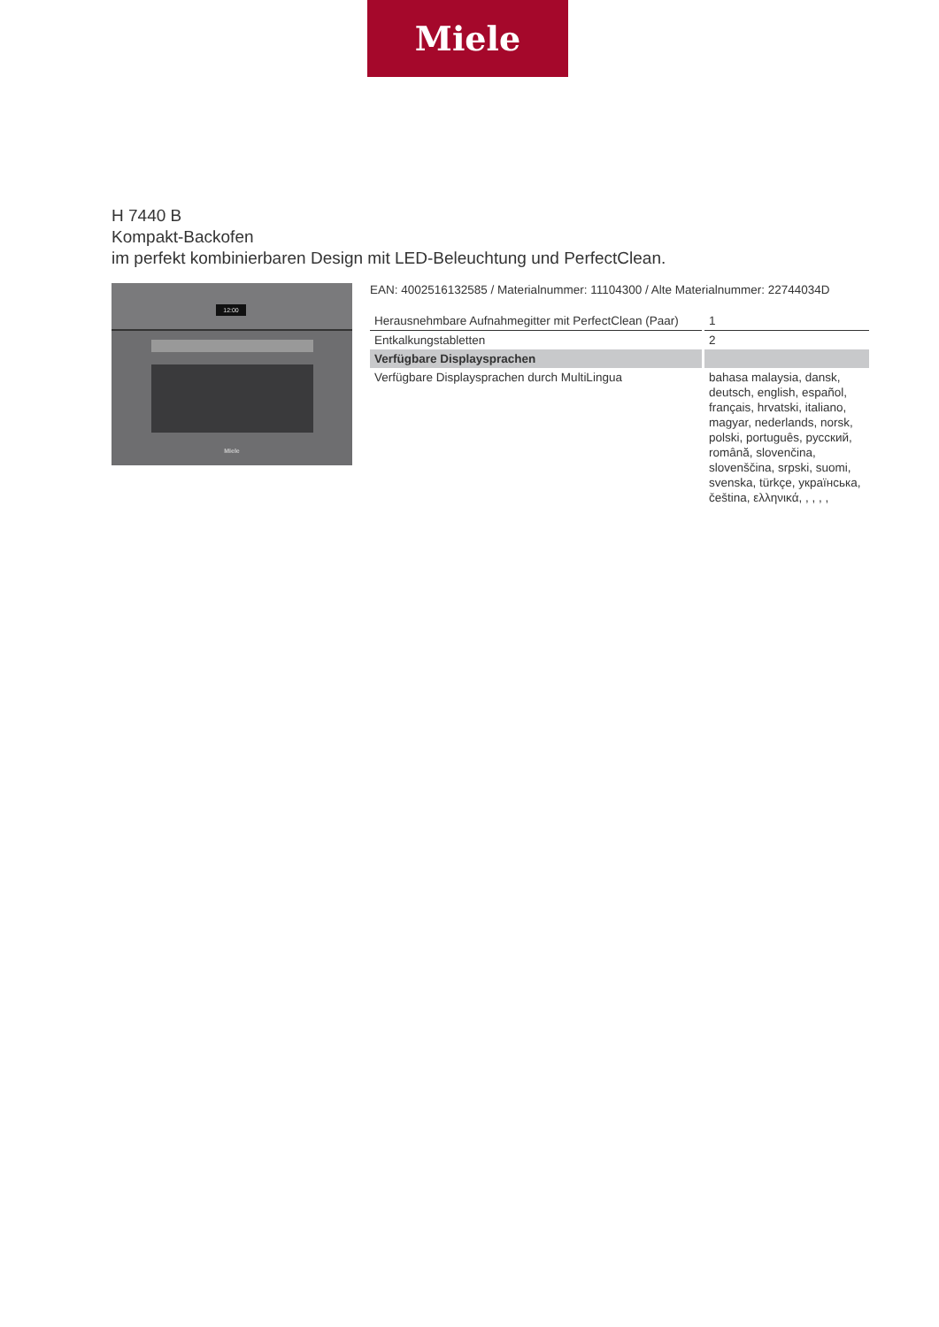Miele
H 7440 B
Kompakt-Backofen
im perfekt kombinierbaren Design mit LED-Beleuchtung und PerfectClean.
12:00
Miele
EAN: 4002516132585 / Materialnummer: 11104300 / Alte Materialnummer: 22744034D
| Herausnehmbare Aufnahmegitter mit PerfectClean (Paar) | 1 |
| Entkalkungstabletten | 2 |
| Verfügbare Displaysprachen | |
| Verfügbare Displaysprachen durch MultiLingua | bahasa malaysia, dansk, deutsch, english, español, français, hrvatski, italiano, magyar, nederlands, norsk, polski, português, русский, română, slovenčina, slovenščina, srpski, suomi, svenska, türkçe, українська, čeština, ελληνικά, , , , , |